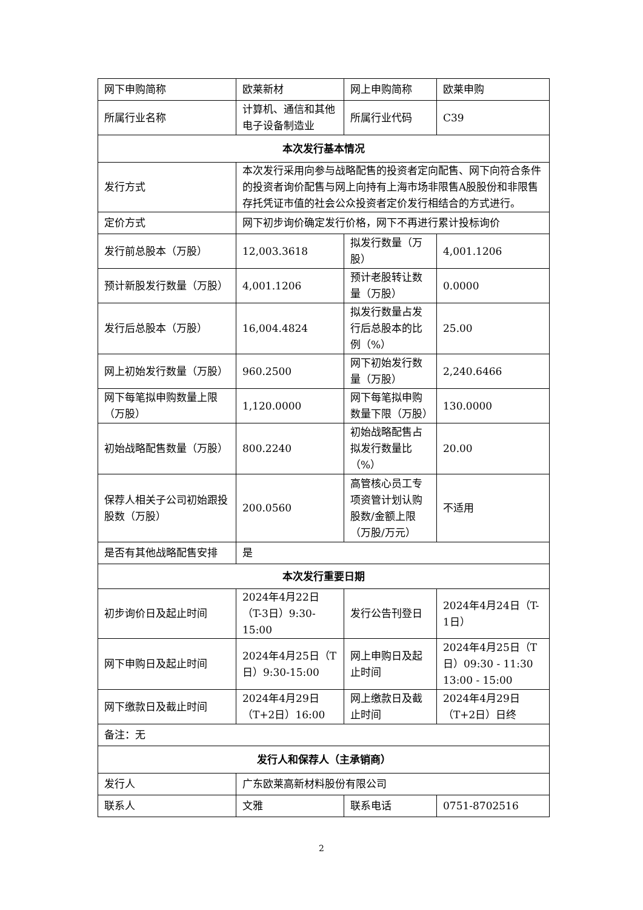| 网下申购简称 | 欧莱新材 | 网上申购简称 | 欧莱申购 |
| 所属行业名称 | 计算机、通信和其他电子设备制造业 | 所属行业代码 | C39 |
| 本次发行基本情况 | | | |
| 发行方式 | 本次发行采用向参与战略配售的投资者定向配售、网下向符合条件的投资者询价配售与网上向持有上海市场非限售A股股份和非限售存托凭证市值的社会公众投资者定价发行相结合的方式进行。 | | |
| 定价方式 | 网下初步询价确定发行价格，网下不再进行累计投标询价 | | |
| 发行前总股本（万股） | 12,003.3618 | 拟发行数量（万股） | 4,001.1206 |
| 预计新股发行数量（万股） | 4,001.1206 | 预计老股转让数量（万股） | 0.0000 |
| 发行后总股本（万股） | 16,004.4824 | 拟发行数量占发行后总股本的比例（%） | 25.00 |
| 网上初始发行数量（万股） | 960.2500 | 网下初始发行数量（万股） | 2,240.6466 |
| 网下每笔拟申购数量上限（万股） | 1,120.0000 | 网下每笔拟申购数量下限（万股） | 130.0000 |
| 初始战略配售数量（万股） | 800.2240 | 初始战略配售占拟发行数量比（%） | 20.00 |
| 保荐人相关子公司初始跟投股数（万股） | 200.0560 | 高管核心员工专项资管计划认购股数/金额上限（万股/万元） | 不适用 |
| 是否有其他战略配售安排 | 是 | | |
| 本次发行重要日期 | | | |
| 初步询价日及起止时间 | 2024年4月22日（T-3日）9:30-15:00 | 发行公告刊登日 | 2024年4月24日（T-1日） |
| 网下申购日及起止时间 | 2024年4月25日（T日）9:30-15:00 | 网上申购日及起止时间 | 2024年4月25日（T日）09:30 - 11:30 13:00 - 15:00 |
| 网下缴款日及截止时间 | 2024年4月29日（T+2日）16:00 | 网上缴款日及截止时间 | 2024年4月29日（T+2日）日终 |
| 备注：无 | | | |
| 发行人和保荐人（主承销商） | | | |
| 发行人 | 广东欧莱高新材料股份有限公司 | | |
| 联系人 | 文雅 | 联系电话 | 0751-8702516 |
2